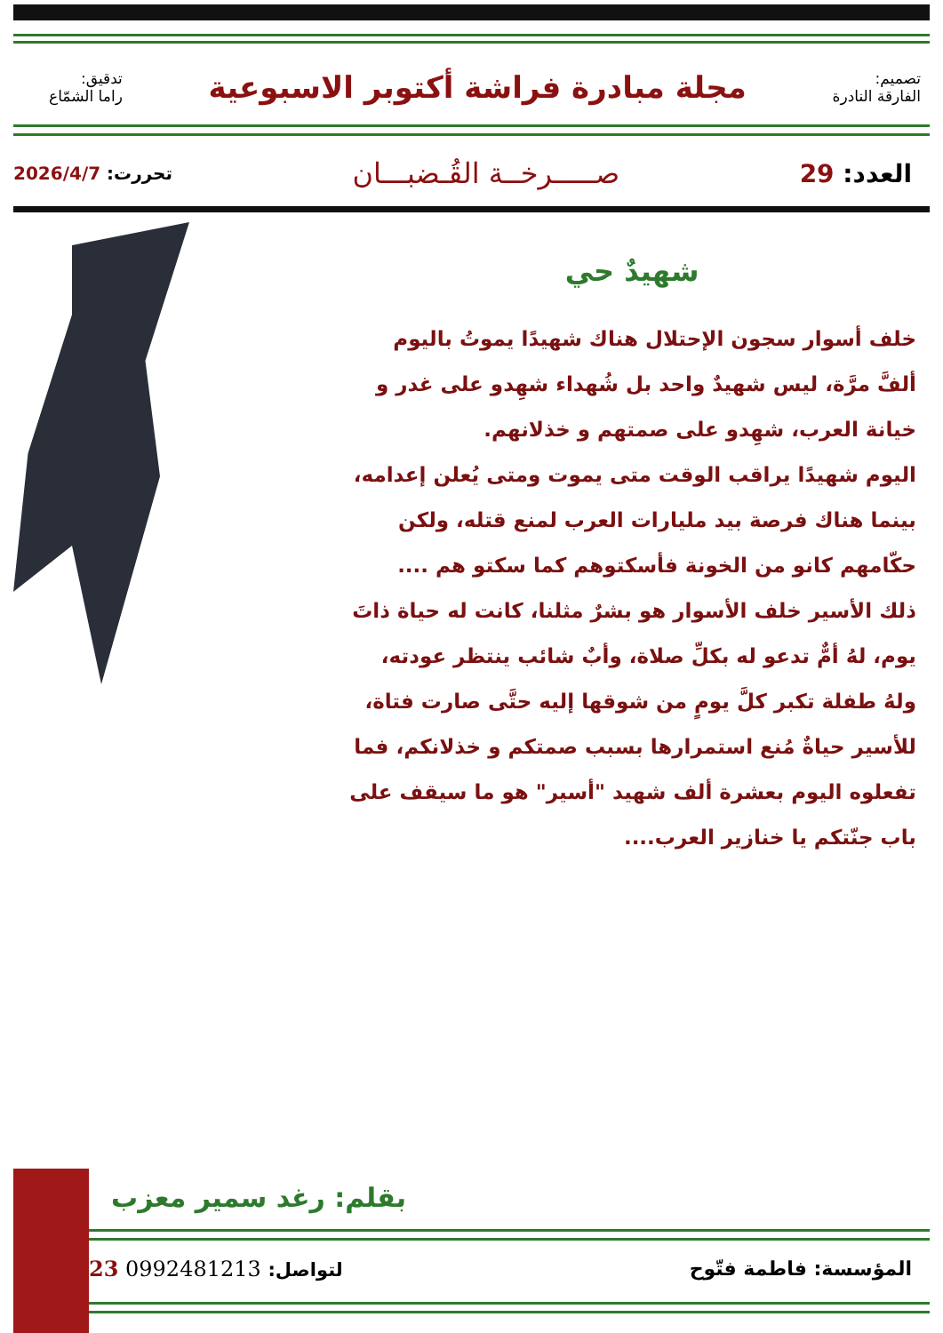تصميم:
الفارقة النادرة
مجلة مبادرة فراشة أكتوبر الاسبوعية
تدقيق:
راما الشمّاع
العدد: 29 صـــــرخــة القُـضبـــان
تحررت: 2026/4/7
شهيدٌ حي
خلف أسوار سجون الإحتلال هناك شهيدًا يموتُ باليوم ألفَّ مرَّة، ليس شهيدٌ واحد بل شُهداء شهِدو على غدر و خيانة العرب، شهِدو على صمتهم و خذلانهم.
اليوم شهيدًا يراقب الوقت متى يموت ومتى يُعلن إعدامه، بينما هناك فرصة بيد مليارات العرب لمنع قتله، ولكن حكّامهم كانو من الخونة فأسكتوهم كما سكتو هم ....
ذلك الأسير خلف الأسوار هو بشرٌ مثلنا، كانت له حياة ذاتَ يوم، لهُ أمٌّ تدعو له بكلِّ صلاة، وأبٌ شائب ينتظر عودته، ولهُ طفلة تكبر كلَّ يومٍ من شوقها إليه حتَّى صارت فتاة، للأسير حياةٌ مُنع استمرارها بسبب صمتكم و خذلانكم، فما تفعلوه اليوم بعشرة ألف شهيد "أسير" هو ما سيقف على باب جنّتكم يا خنازير العرب....
بقلم: رغد سمير معزب
المؤسسة: فاطمة فتّوح لتواصل: 0992481213 23